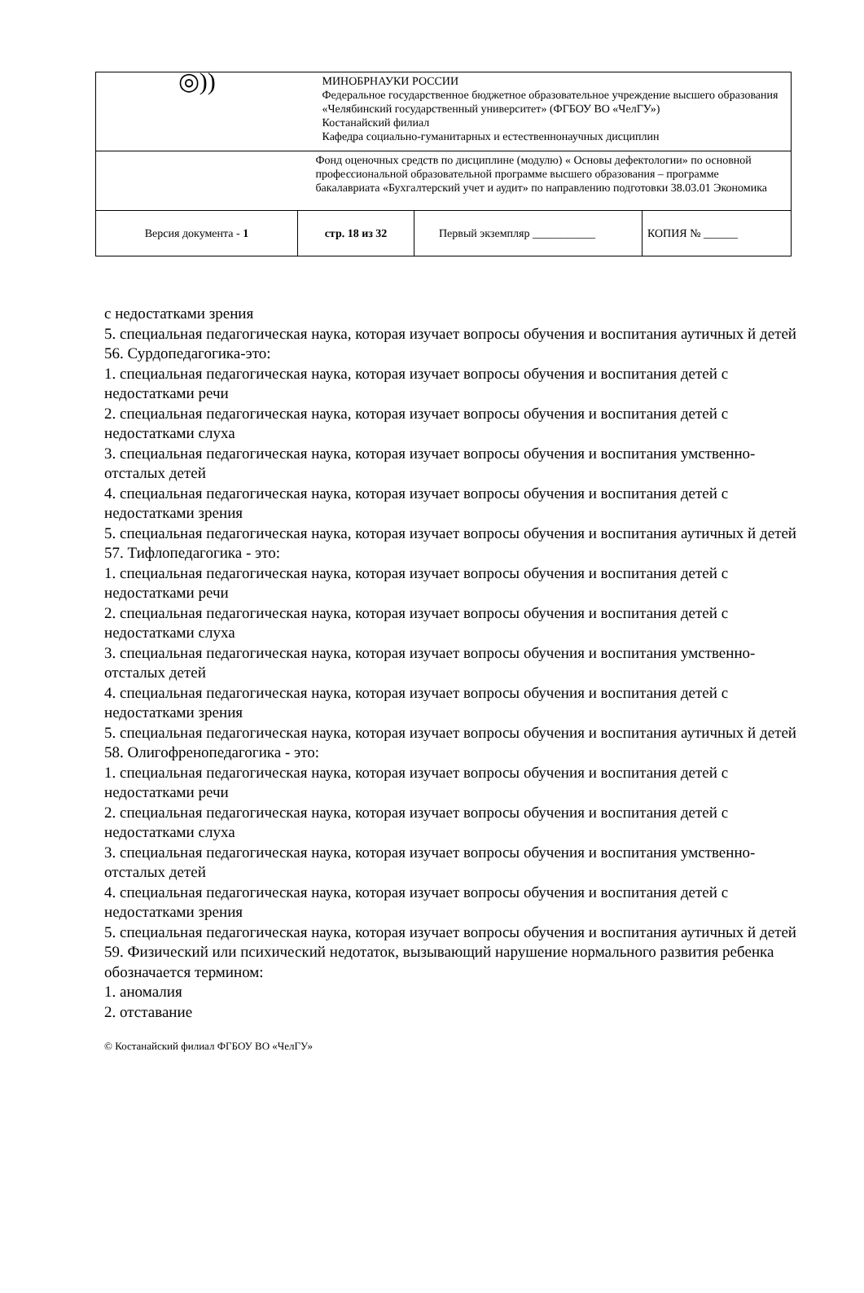| ◎)) | МИНОБРНАУКИ РОССИИ Федеральное государственное бюджетное образовательное учреждение высшего образования «Челябинский государственный университет» (ФГБОУ ВО «ЧелГУ») Костанайский филиал Кафедра социально-гуманитарных и естественнонаучных дисциплин | | |
| | Фонд оценочных средств по дисциплине (модулю) « Основы дефектологии» по основной профессиональной образовательной программе высшего образования – программе бакалавриата «Бухгалтерский учет и аудит» по направлению подготовки 38.03.01 Экономика | | |
| Версия документа - 1 | стр. 18 из 32 | Первый экземпляр ___________ | КОПИЯ № ______ |
с недостатками зрения
5. специальная педагогическая наука, которая изучает вопросы обучения и воспитания аутичных й детей
56. Сурдопедагогика-это:
1. специальная педагогическая наука, которая изучает вопросы обучения и воспитания детей с недостатками речи
2. специальная педагогическая наука, которая изучает вопросы обучения и воспитания детей с недостатками слуха
3. специальная педагогическая наука, которая изучает вопросы обучения и воспитания умственно-отсталых детей
4. специальная педагогическая наука, которая изучает вопросы обучения и воспитания детей с недостатками зрения
5. специальная педагогическая наука, которая изучает вопросы обучения и воспитания аутичных й детей
57. Тифлопедагогика - это:
1. специальная педагогическая наука, которая изучает вопросы обучения и воспитания детей с недостатками речи
2. специальная педагогическая наука, которая изучает вопросы обучения и воспитания детей с недостатками слуха
3. специальная педагогическая наука, которая изучает вопросы обучения и воспитания умственно-отсталых детей
4. специальная педагогическая наука, которая изучает вопросы обучения и воспитания детей с недостатками зрения
5. специальная педагогическая наука, которая изучает вопросы обучения и воспитания аутичных й детей
58. Олигофренопедагогика - это:
1. специальная педагогическая наука, которая изучает вопросы обучения и воспитания детей с недостатками речи
2. специальная педагогическая наука, которая изучает вопросы обучения и воспитания детей с недостатками слуха
3. специальная педагогическая наука, которая изучает вопросы обучения и воспитания умственно-отсталых детей
4. специальная педагогическая наука, которая изучает вопросы обучения и воспитания детей с недостатками зрения
5. специальная педагогическая наука, которая изучает вопросы обучения и воспитания аутичных й детей
59. Физический или психический недотаток, вызывающий нарушение нормального развития ребенка обозначается термином:
1. аномалия
2. отставание
© Костанайский филиал ФГБОУ ВО «ЧелГУ»